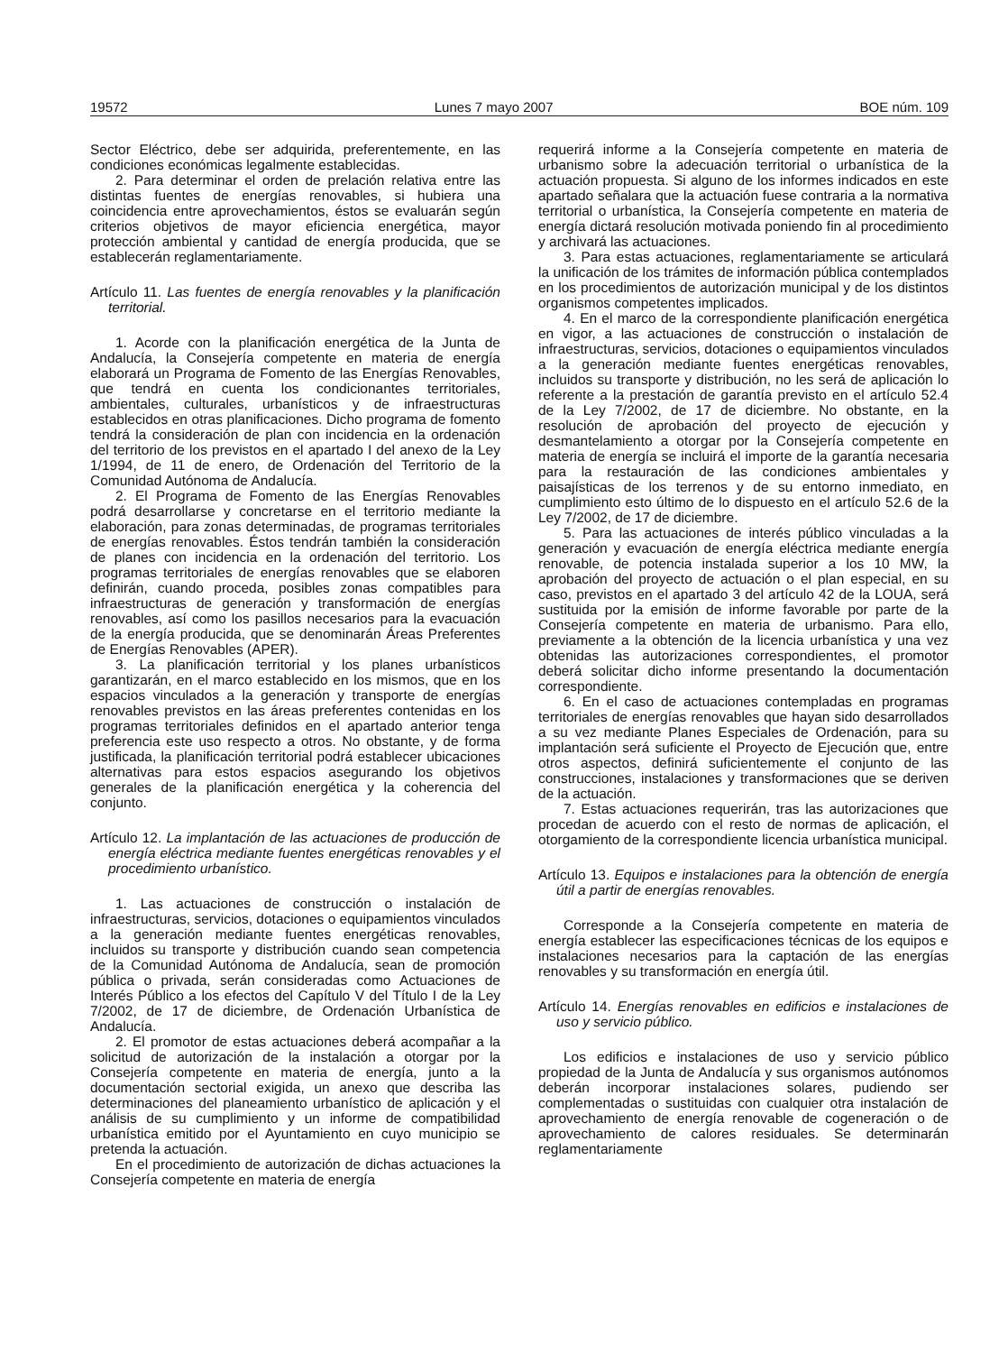19572 Lunes 7 mayo 2007 BOE núm. 109
Sector Eléctrico, debe ser adquirida, preferentemente, en las condiciones económicas legalmente establecidas.
2. Para determinar el orden de prelación relativa entre las distintas fuentes de energías renovables, si hubiera una coincidencia entre aprovechamientos, éstos se evaluarán según criterios objetivos de mayor eficiencia energética, mayor protección ambiental y cantidad de energía producida, que se establecerán reglamentariamente.
Artículo 11. Las fuentes de energía renovables y la planificación territorial.
1. Acorde con la planificación energética de la Junta de Andalucía, la Consejería competente en materia de energía elaborará un Programa de Fomento de las Energías Renovables, que tendrá en cuenta los condicionantes territoriales, ambientales, culturales, urbanísticos y de infraestructuras establecidos en otras planificaciones. Dicho programa de fomento tendrá la consideración de plan con incidencia en la ordenación del territorio de los previstos en el apartado I del anexo de la Ley 1/1994, de 11 de enero, de Ordenación del Territorio de la Comunidad Autónoma de Andalucía.
2. El Programa de Fomento de las Energías Renovables podrá desarrollarse y concretarse en el territorio mediante la elaboración, para zonas determinadas, de programas territoriales de energías renovables. Éstos tendrán también la consideración de planes con incidencia en la ordenación del territorio. Los programas territoriales de energías renovables que se elaboren definirán, cuando proceda, posibles zonas compatibles para infraestructuras de generación y transformación de energías renovables, así como los pasillos necesarios para la evacuación de la energía producida, que se denominarán Áreas Preferentes de Energías Renovables (APER).
3. La planificación territorial y los planes urbanísticos garantizarán, en el marco establecido en los mismos, que en los espacios vinculados a la generación y transporte de energías renovables previstos en las áreas preferentes contenidas en los programas territoriales definidos en el apartado anterior tenga preferencia este uso respecto a otros. No obstante, y de forma justificada, la planificación territorial podrá establecer ubicaciones alternativas para estos espacios asegurando los objetivos generales de la planificación energética y la coherencia del conjunto.
Artículo 12. La implantación de las actuaciones de producción de energía eléctrica mediante fuentes energéticas renovables y el procedimiento urbanístico.
1. Las actuaciones de construcción o instalación de infraestructuras, servicios, dotaciones o equipamientos vinculados a la generación mediante fuentes energéticas renovables, incluidos su transporte y distribución cuando sean competencia de la Comunidad Autónoma de Andalucía, sean de promoción pública o privada, serán consideradas como Actuaciones de Interés Público a los efectos del Capítulo V del Título I de la Ley 7/2002, de 17 de diciembre, de Ordenación Urbanística de Andalucía.
2. El promotor de estas actuaciones deberá acompañar a la solicitud de autorización de la instalación a otorgar por la Consejería competente en materia de energía, junto a la documentación sectorial exigida, un anexo que describa las determinaciones del planeamiento urbanístico de aplicación y el análisis de su cumplimiento y un informe de compatibilidad urbanística emitido por el Ayuntamiento en cuyo municipio se pretenda la actuación.
En el procedimiento de autorización de dichas actuaciones la Consejería competente en materia de energía
requerirá informe a la Consejería competente en materia de urbanismo sobre la adecuación territorial o urbanística de la actuación propuesta. Si alguno de los informes indicados en este apartado señalara que la actuación fuese contraria a la normativa territorial o urbanística, la Consejería competente en materia de energía dictará resolución motivada poniendo fin al procedimiento y archivará las actuaciones.
3. Para estas actuaciones, reglamentariamente se articulará la unificación de los trámites de información pública contemplados en los procedimientos de autorización municipal y de los distintos organismos competentes implicados.
4. En el marco de la correspondiente planificación energética en vigor, a las actuaciones de construcción o instalación de infraestructuras, servicios, dotaciones o equipamientos vinculados a la generación mediante fuentes energéticas renovables, incluidos su transporte y distribución, no les será de aplicación lo referente a la prestación de garantía previsto en el artículo 52.4 de la Ley 7/2002, de 17 de diciembre. No obstante, en la resolución de aprobación del proyecto de ejecución y desmantelamiento a otorgar por la Consejería competente en materia de energía se incluirá el importe de la garantía necesaria para la restauración de las condiciones ambientales y paisajísticas de los terrenos y de su entorno inmediato, en cumplimiento esto último de lo dispuesto en el artículo 52.6 de la Ley 7/2002, de 17 de diciembre.
5. Para las actuaciones de interés público vinculadas a la generación y evacuación de energía eléctrica mediante energía renovable, de potencia instalada superior a los 10 MW, la aprobación del proyecto de actuación o el plan especial, en su caso, previstos en el apartado 3 del artículo 42 de la LOUA, será sustituida por la emisión de informe favorable por parte de la Consejería competente en materia de urbanismo. Para ello, previamente a la obtención de la licencia urbanística y una vez obtenidas las autorizaciones correspondientes, el promotor deberá solicitar dicho informe presentando la documentación correspondiente.
6. En el caso de actuaciones contempladas en programas territoriales de energías renovables que hayan sido desarrollados a su vez mediante Planes Especiales de Ordenación, para su implantación será suficiente el Proyecto de Ejecución que, entre otros aspectos, definirá suficientemente el conjunto de las construcciones, instalaciones y transformaciones que se deriven de la actuación.
7. Estas actuaciones requerirán, tras las autorizaciones que procedan de acuerdo con el resto de normas de aplicación, el otorgamiento de la correspondiente licencia urbanística municipal.
Artículo 13. Equipos e instalaciones para la obtención de energía útil a partir de energías renovables.
Corresponde a la Consejería competente en materia de energía establecer las especificaciones técnicas de los equipos e instalaciones necesarios para la captación de las energías renovables y su transformación en energía útil.
Artículo 14. Energías renovables en edificios e instalaciones de uso y servicio público.
Los edificios e instalaciones de uso y servicio público propiedad de la Junta de Andalucía y sus organismos autónomos deberán incorporar instalaciones solares, pudiendo ser complementadas o sustituidas con cualquier otra instalación de aprovechamiento de energía renovable de cogeneración o de aprovechamiento de calores residuales. Se determinarán reglamentariamente